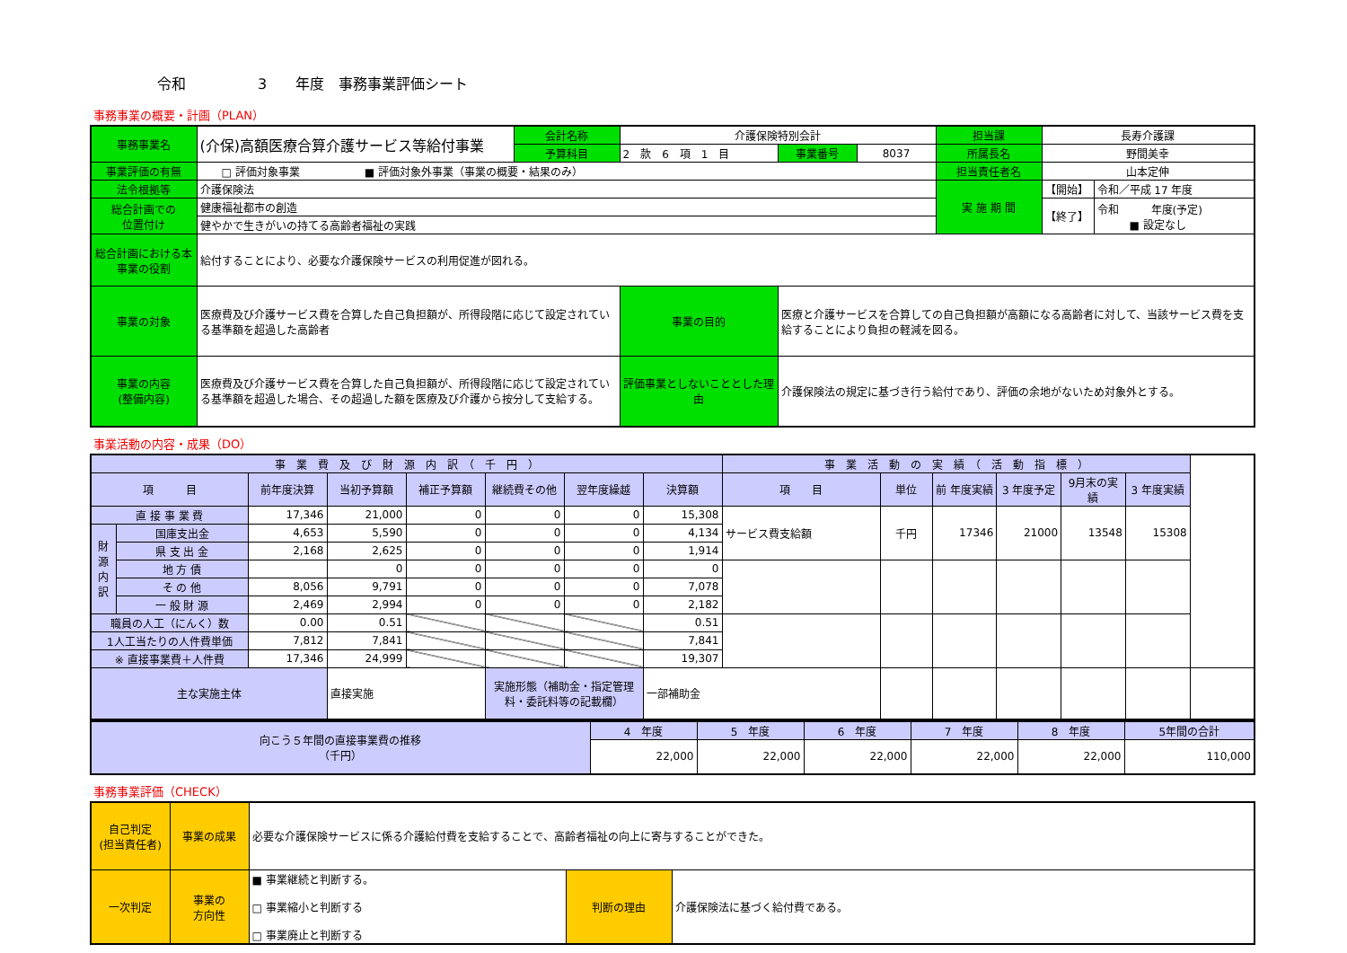令和　　　　　3　　年度　事務事業評価シート
事務事業の概要・計画（PLAN）
| 事務事業名 | (介保)高額医療合算介護サービス等給付事業 | 会計名称 | 介護保険特別会計 | | | 担当課 | 長寿介護課 | |
| | | 予算科目 | 2 款 6 項 1 目 | 事業番号 | 8037 | 所属長名 | 野間美幸 | |
| 事業評価の有無 | □ 評価対象事業 ■ 評価対象外事業（事業の概要・結果のみ） | | | | | 担当責任者名 | 山本定伸 | |
| 法令根拠等 | 介護保険法 | | | | | 実 施 期 間 | 【開始】 | 令和／平成 17 年度 |
| 総合計画での 位置付け | 健康福祉都市の創造 | | | | | | 【終了】 | 令和 年度(予定) ■ 設定なし |
| | 健やかで生きがいの持てる高齢者福祉の実践 | | | | | | | |
| 総合計画における本事業の役割 | 給付することにより、必要な介護保険サービスの利用促進が図れる。 | | | | | | | |
| 事業の対象 | 医療費及び介護サービス費を合算した自己負担額が、所得段階に応じて設定されている基準額を超過した高齢者 | | 事業の目的 | 医療と介護サービスを合算しての自己負担額が高額になる高齢者に対して、当該サービス費を支給することにより負担の軽減を図る。 | | | | |
| 事業の内容 (整備内容) | 医療費及び介護サービス費を合算した自己負担額が、所得段階に応じて設定されている基準額を超過した場合、その超過した額を医療及び介護から按分して支給する。 | | 評価事業としないこととした理由 | 介護保険法の規定に基づき行う給付であり、評価の余地がないため対象外とする。 | | | | |
事業活動の内容・成果（DO）
| 事 業 費 及 び 財 源 内 訳 （ 千 円 ） | | | | | | | | 事 業 活 動 の 実 績 （ 活 動 指 標 ） | | | | | | |
| 項 目 | | 前年度決算 | 当初予算額 | 補正予算額 | 継続費その他 | 翌年度繰越 | 決算額 | 項 目 | 単位 | 前 年度実績 | 3 年度予定 | 9月末の実績 | 3 年度実績 | |
| 直 接 事 業 費 | | 17,346 | 21,000 | 0 | 0 | 0 | 15,308 | サービス費支給額 | 千円 | 17346 | 21000 | 13548 | 15308 | |
| 財源内訳 | 国庫支出金 | 4,653 | 5,590 | 0 | 0 | 0 | 4,134 | | | | | | | |
| | 県 支 出 金 | 2,168 | 2,625 | 0 | 0 | 0 | 1,914 | | | | | | | |
| | 地 方 債 | | 0 | 0 | 0 | 0 | 0 | | | | | | | |
| | そ の 他 | 8,056 | 9,791 | 0 | 0 | 0 | 7,078 | | | | | | | |
| | 一 般 財 源 | 2,469 | 2,994 | 0 | 0 | 0 | 2,182 | | | | | | | |
| 職員の人工（にんく）数 | | 0.00 | 0.51 | | | | 0.51 | | | | | | | |
| 1人工当たりの人件費単価 | | 7,812 | 7,841 | | | | 7,841 | | | | | | | |
| ※ 直接事業費＋人件費 | | 17,346 | 24,999 | | | | 19,307 | | | | | | | |
| 主な実施主体 | | | 直接実施 | | 実施形態（補助金・指定管理料・委託料等の記載欄） | | 一部補助金 | | | | | | | |
| 向こう５年間の直接事業費の推移 （千円） | 4 年度 | 5 年度 | 6 年度 | 7 年度 | 8 年度 | 5年間の合計 |
| | 22,000 | 22,000 | 22,000 | 22,000 | 22,000 | 110,000 |
事務事業評価（CHECK）
| 自己判定 (担当責任者) | 事業の成果 | 必要な介護保険サービスに係る介護給付費を支給することで、高齢者福祉の向上に寄与することができた。 | | |
| 一次判定 | 事業の 方向性 | ■ 事業継続と判断する。 □ 事業縮小と判断する □ 事業廃止と判断する | 判断の理由 | 介護保険法に基づく給付費である。 |